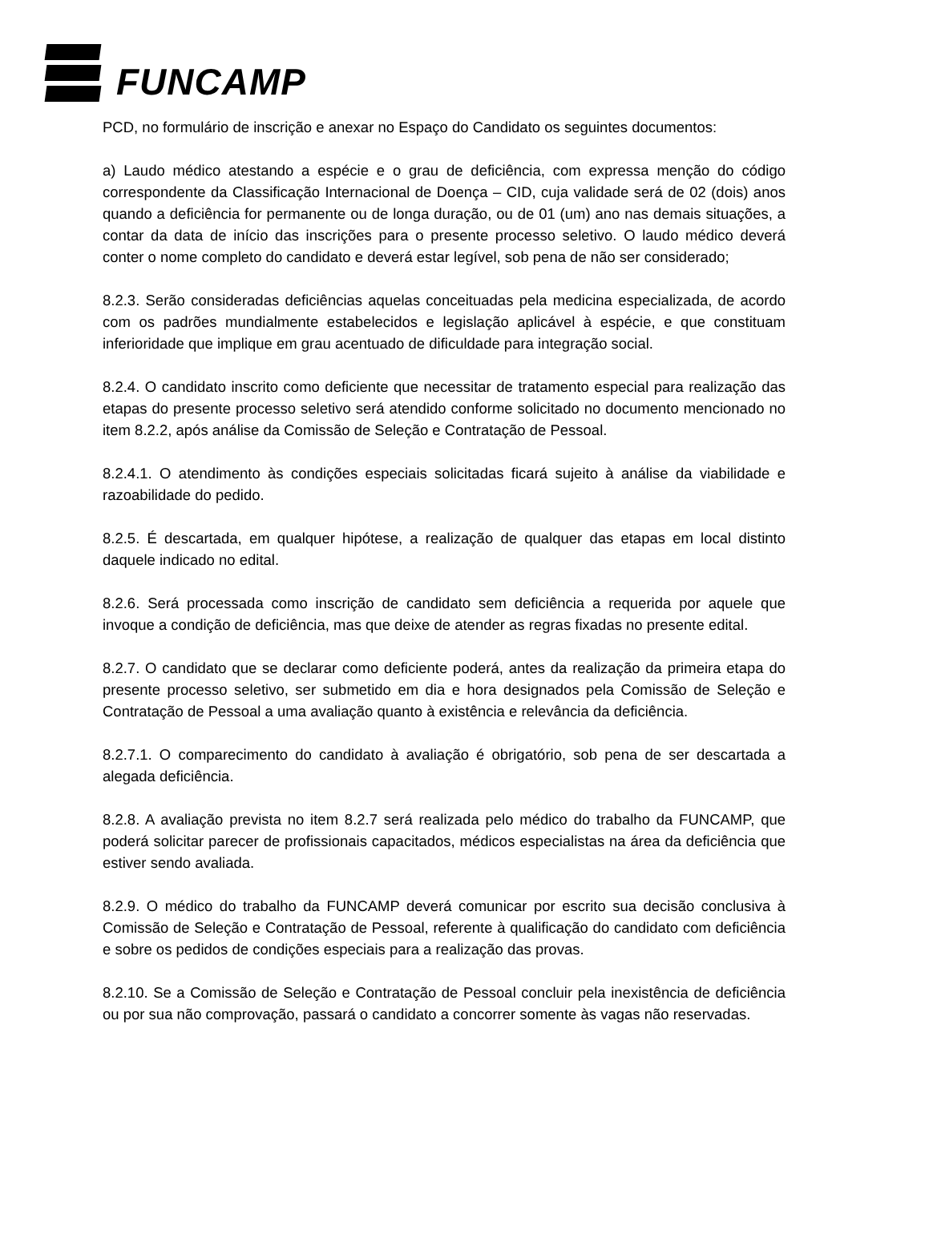FUNCAMP
PCD, no formulário de inscrição e anexar no Espaço do Candidato os seguintes documentos:
a) Laudo médico atestando a espécie e o grau de deficiência, com expressa menção do código correspondente da Classificação Internacional de Doença – CID, cuja validade será de 02 (dois) anos quando a deficiência for permanente ou de longa duração, ou de 01 (um) ano nas demais situações, a contar da data de início das inscrições para o presente processo seletivo. O laudo médico deverá conter o nome completo do candidato e deverá estar legível, sob pena de não ser considerado;
8.2.3. Serão consideradas deficiências aquelas conceituadas pela medicina especializada, de acordo com os padrões mundialmente estabelecidos e legislação aplicável à espécie, e que constituam inferioridade que implique em grau acentuado de dificuldade para integração social.
8.2.4. O candidato inscrito como deficiente que necessitar de tratamento especial para realização das etapas do presente processo seletivo será atendido conforme solicitado no documento mencionado no item 8.2.2, após análise da Comissão de Seleção e Contratação de Pessoal.
8.2.4.1. O atendimento às condições especiais solicitadas ficará sujeito à análise da viabilidade e razoabilidade do pedido.
8.2.5. É descartada, em qualquer hipótese, a realização de qualquer das etapas em local distinto daquele indicado no edital.
8.2.6. Será processada como inscrição de candidato sem deficiência a requerida por aquele que invoque a condição de deficiência, mas que deixe de atender as regras fixadas no presente edital.
8.2.7. O candidato que se declarar como deficiente poderá, antes da realização da primeira etapa do presente processo seletivo, ser submetido em dia e hora designados pela Comissão de Seleção e Contratação de Pessoal a uma avaliação quanto à existência e relevância da deficiência.
8.2.7.1. O comparecimento do candidato à avaliação é obrigatório, sob pena de ser descartada a alegada deficiência.
8.2.8. A avaliação prevista no item 8.2.7 será realizada pelo médico do trabalho da FUNCAMP, que poderá solicitar parecer de profissionais capacitados, médicos especialistas na área da deficiência que estiver sendo avaliada.
8.2.9. O médico do trabalho da FUNCAMP deverá comunicar por escrito sua decisão conclusiva à Comissão de Seleção e Contratação de Pessoal, referente à qualificação do candidato com deficiência e sobre os pedidos de condições especiais para a realização das provas.
8.2.10. Se a Comissão de Seleção e Contratação de Pessoal concluir pela inexistência de deficiência ou por sua não comprovação, passará o candidato a concorrer somente às vagas não reservadas.